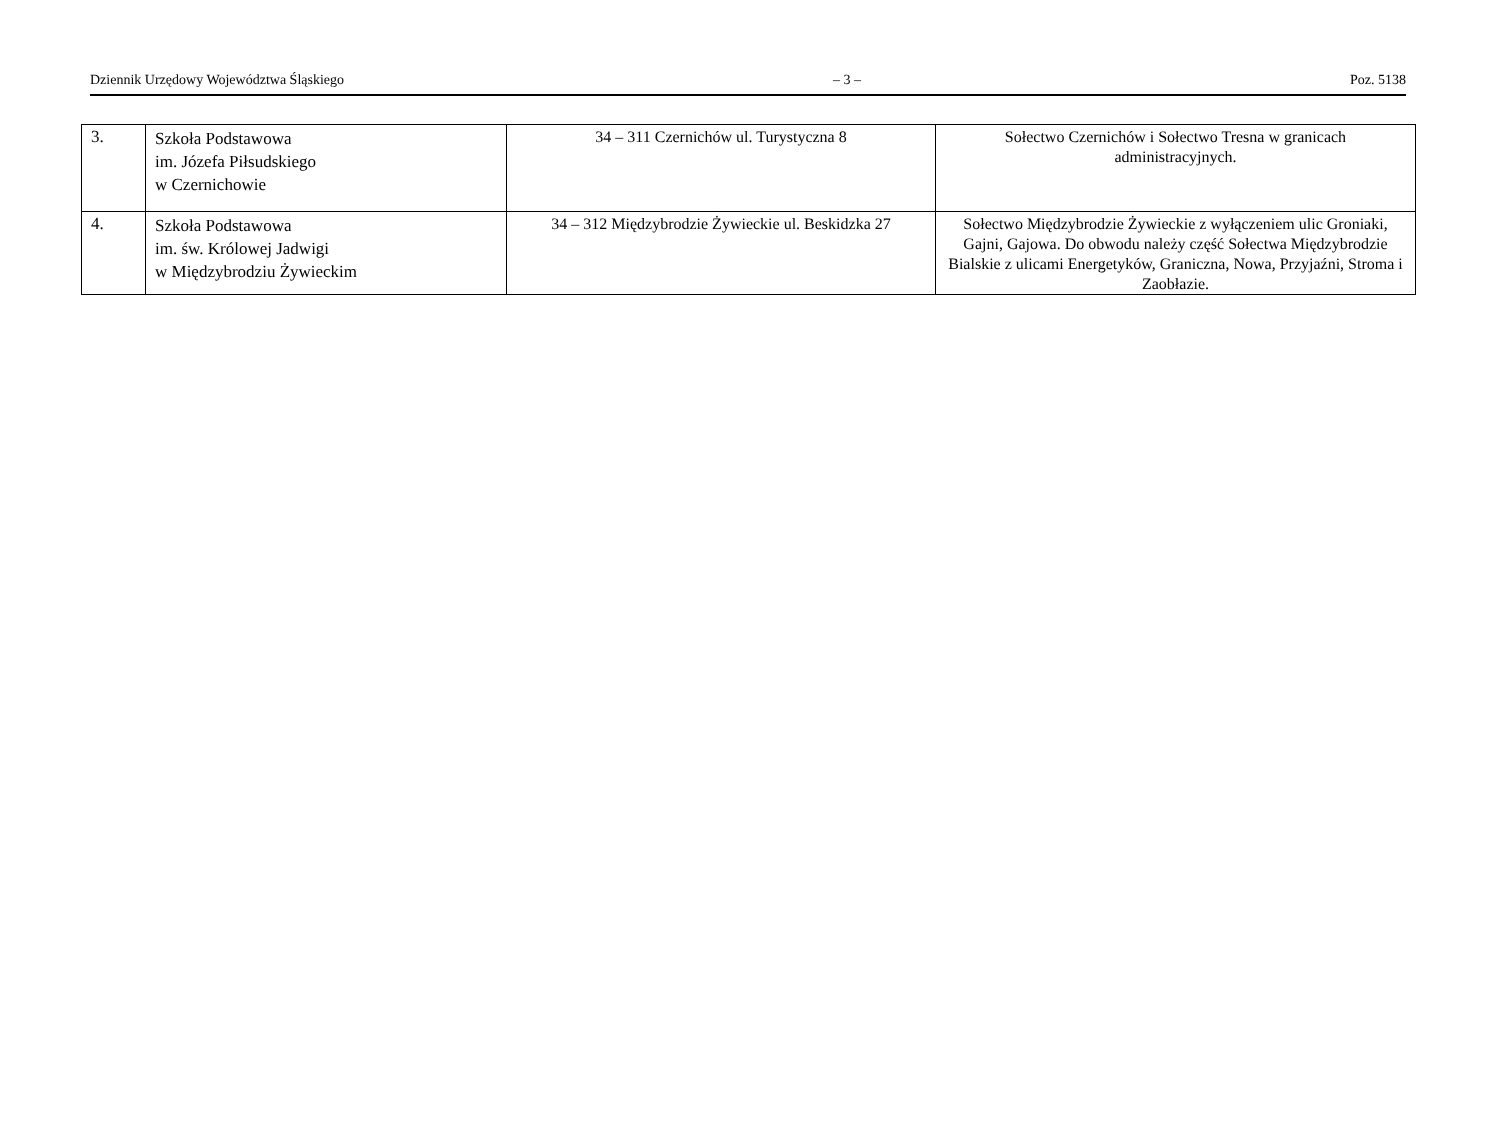Dziennik Urzędowy Województwa Śląskiego – 3 – Poz. 5138
| 3. | Szkoła Podstawowa im. Józefa Piłsudskiego w Czernichowie | 34 – 311 Czernichów ul. Turystyczna 8 | Sołectwo Czernichów i Sołectwo Tresna w granicach administracyjnych. |
| 4. | Szkoła Podstawowa im. św. Królowej Jadwigi w Międzybrodziu Żywieckim | 34 – 312 Międzybrodzie Żywieckie ul. Beskidzka 27 | Sołectwo Międzybrodzie Żywieckie z wyłączeniem ulic Groniaki, Gajni, Gajowa. Do obwodu należy część Sołectwa Międzybrodzie Bialskie z ulicami Energetyków, Graniczna, Nowa, Przyjaźni, Stroma i Zaobłazie. |